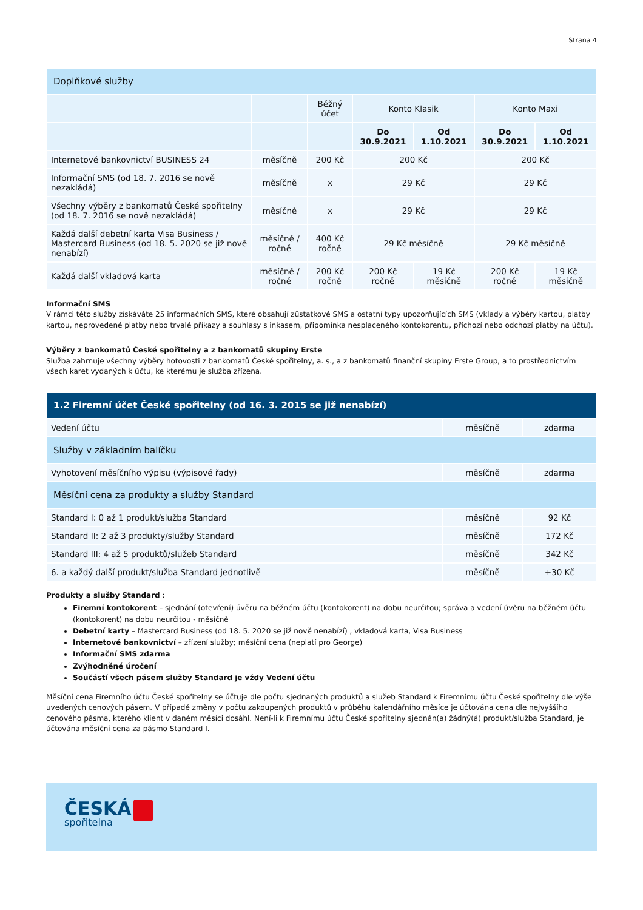Strana 4
| Doplňkové služby | | | | | | |
| | | Běžný účet | Konto Klasik | | Konto Maxi | |
| | | | Do 30.9.2021 | Od 1.10.2021 | Do 30.9.2021 | Od 1.10.2021 |
| Internetové bankovnictví BUSINESS 24 | měsíčně | 200 Kč | 200 Kč | | 200 Kč | |
| Informační SMS (od 18. 7. 2016 se nově nezakládá) | měsíčně | x | 29 Kč | | 29 Kč | |
| Všechny výběry z bankomatů České spořitelny (od 18. 7. 2016 se nově nezakládá) | měsíčně | x | 29 Kč | | 29 Kč | |
| Každá další debetní karta Visa Business / Mastercard Business (od 18. 5. 2020 se již nově nenabízí) | měsíčně / ročně | 400 Kč ročně | 29 Kč měsíčně | | 29 Kč měsíčně | |
| Každá další vkladová karta | měsíčně / ročně | 200 Kč ročně | 200 Kč ročně | 19 Kč měsíčně | 200 Kč ročně | 19 Kč měsíčně |
Informační SMS
V rámci této služby získáváte 25 informačních SMS, které obsahují zůstatkové SMS a ostatní typy upozorňujících SMS (vklady a výběry kartou, platby kartou, neprovedené platby nebo trvalé příkazy a souhlasy s inkasem, připomínka nesplaceného kontokorentu, příchozí nebo odchozí platby na účtu).
Výběry z bankomatů České spořitelny a z bankomatů skupiny Erste
Služba zahrnuje všechny výběry hotovosti z bankomatů České spořitelny, a. s., a z bankomatů finanční skupiny Erste Group, a to prostřednictvím všech karet vydaných k účtu, ke kterému je služba zřízena.
| 1.2 Firemní účet České spořitelny (od 16. 3. 2015 se již nenabízí) | | |
| Vedení účtu | měsíčně | zdarma |
| Služby v základním balíčku | | |
| Vyhotovení měsíčního výpisu (výpisové řady) | měsíčně | zdarma |
| Měsíční cena za produkty a služby Standard | | |
| Standard I: 0 až 1 produkt/služba Standard | měsíčně | 92 Kč |
| Standard II: 2 až 3 produkty/služby Standard | měsíčně | 172 Kč |
| Standard III: 4 až 5 produktů/služeb Standard | měsíčně | 342 Kč |
| 6. a každý další produkt/služba Standard jednotlivě | měsíčně | +30 Kč |
Produkty a služby Standard :
Firemní kontokorent – sjednání (otevření) úvěru na běžném účtu (kontokorent) na dobu neurčitou; správa a vedení úvěru na běžném účtu (kontokorent) na dobu neurčitou - měsíčně
Debetní karty – Mastercard Business (od 18. 5. 2020 se již nově nenabízí) , vkladová karta, Visa Business
Internetové bankovnictví – zřízení služby; měsíční cena (neplatí pro George)
Informační SMS zdarma
Zvýhodněné úročení
Součástí všech pásem služby Standard je vždy Vedení účtu
Měsíční cena Firemního účtu České spořitelny se účtuje dle počtu sjednaných produktů a služeb Standard k Firemnímu účtu České spořitelny dle výše uvedených cenových pásem. V případě změny v počtu zakoupených produktů v průběhu kalendářního měsíce je účtována cena dle nejvyššího cenového pásma, kterého klient v daném měsíci dosáhl. Není-li k Firemnímu účtu České spořitelny sjednán(a) žádný(á) produkt/služba Standard, je účtována měsíční cena za pásmo Standard I.
ČESKÁ
spořitelna